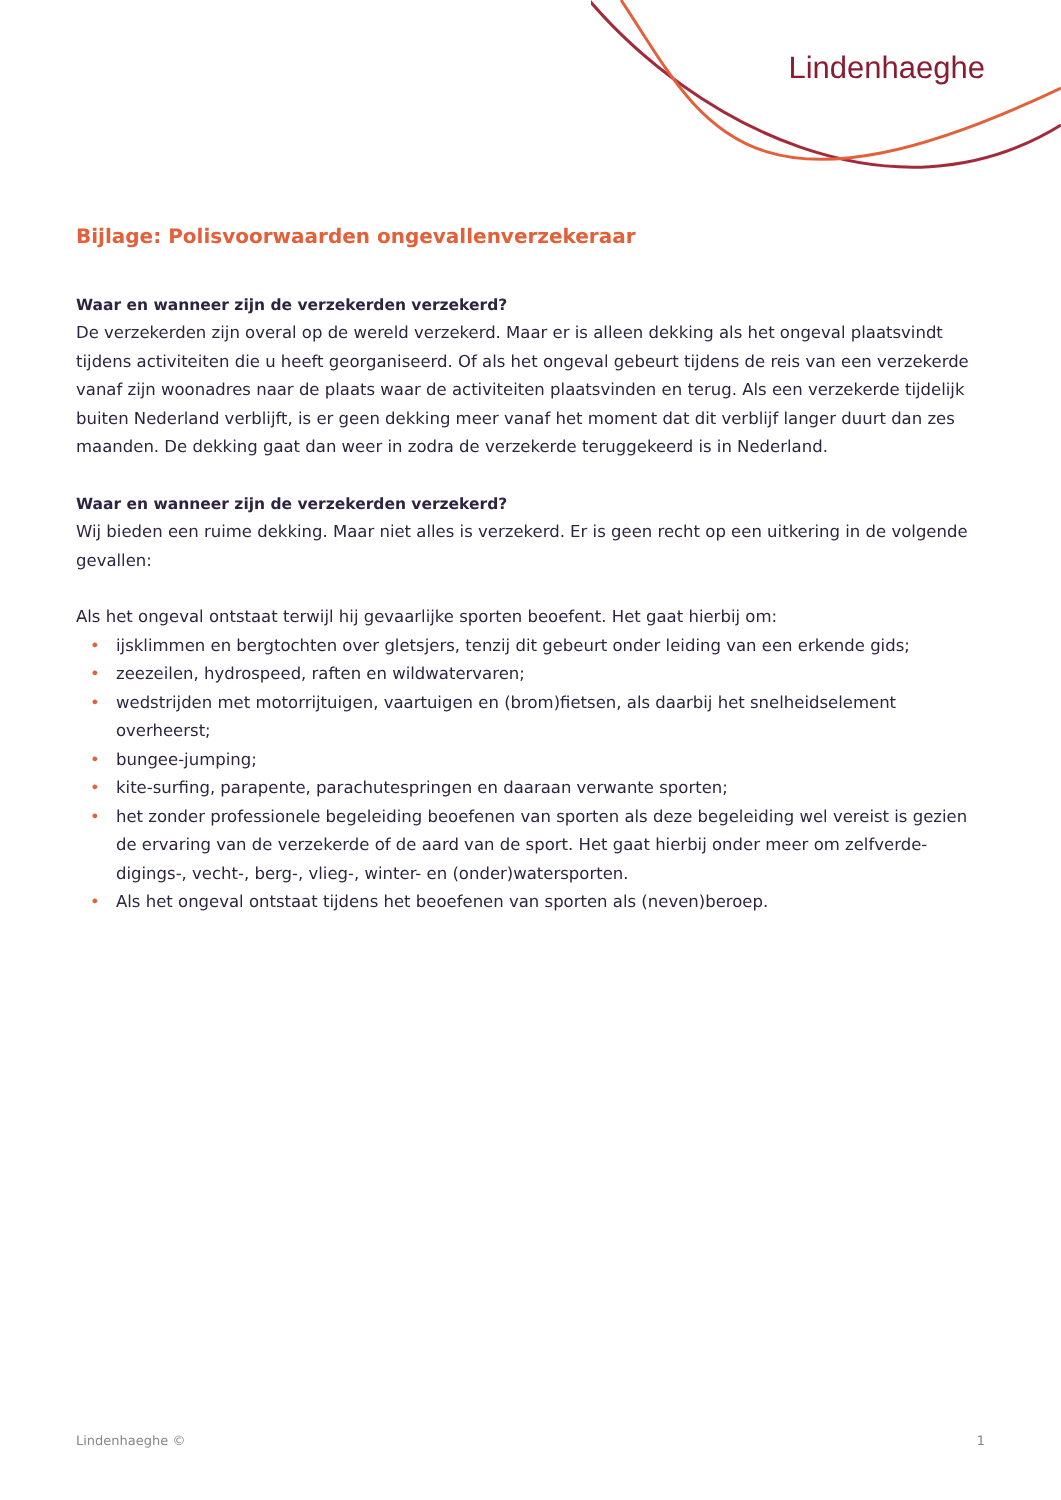Lindenhaeghe
Bijlage: Polisvoorwaarden ongevallenverzekeraar
Waar en wanneer zijn de verzekerden verzekerd?
De verzekerden zijn overal op de wereld verzekerd. Maar er is alleen dekking als het ongeval plaatsvindt tijdens activiteiten die u heeft georganiseerd. Of als het ongeval gebeurt tijdens de reis van een verzekerde vanaf zijn woonadres naar de plaats waar de activiteiten plaatsvinden en terug. Als een verzekerde tijdelijk buiten Nederland verblijft, is er geen dekking meer vanaf het moment dat dit verblijf langer duurt dan zes maanden. De dekking gaat dan weer in zodra de verzekerde teruggekeerd is in Nederland.
Waar en wanneer zijn de verzekerden verzekerd?
Wij bieden een ruime dekking. Maar niet alles is verzekerd. Er is geen recht op een uitkering in de volgende gevallen:
Als het ongeval ontstaat terwijl hij gevaarlijke sporten beoefent. Het gaat hierbij om:
• ijsklimmen en bergtochten over gletsjers, tenzij dit gebeurt onder leiding van een erkende gids;
• zeezeilen, hydrospeed, raften en wildwatervaren;
• wedstrijden met motorrijtuigen, vaartuigen en (brom)fietsen, als daarbij het snelheidselement overheerst;
• bungee-jumping;
• kite-surfing, parapente, parachutespringen en daaraan verwante sporten;
• het zonder professionele begeleiding beoefenen van sporten als deze begeleiding wel vereist is gezien de ervaring van de verzekerde of de aard van de sport. Het gaat hierbij onder meer om zelfverde-digings-, vecht-, berg-, vlieg-, winter- en (onder)watersporten.
• Als het ongeval ontstaat tijdens het beoefenen van sporten als (neven)beroep.
Lindenhaeghe © 1